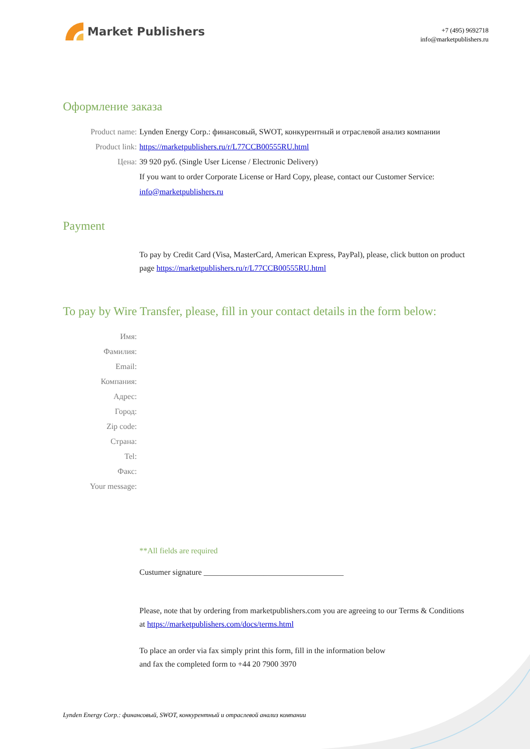Market Publishers
+7 (495) 9692718
info@marketpublishers.ru
Оформление заказа
Product name: Lynden Energy Corp.: финансовый, SWOT, конкурентный и отраслевой анализ компании
Product link: https://marketpublishers.ru/r/L77CCB00555RU.html
Цена: 39 920 руб. (Single User License / Electronic Delivery)
If you want to order Corporate License or Hard Copy, please, contact our Customer Service:
info@marketpublishers.ru
Payment
To pay by Credit Card (Visa, MasterCard, American Express, PayPal), please, click button on product page https://marketpublishers.ru/r/L77CCB00555RU.html
To pay by Wire Transfer, please, fill in your contact details in the form below:
Имя:
Фамилия:
Email:
Компания:
Адрес:
Город:
Zip code:
Страна:
Tel:
Факс:
Your message:
**All fields are required
Custumer signature ___________________________________
Please, note that by ordering from marketpublishers.com you are agreeing to our Terms & Conditions at https://marketpublishers.com/docs/terms.html
To place an order via fax simply print this form, fill in the information below
and fax the completed form to +44 20 7900 3970
Lynden Energy Corp.: финансовый, SWOT, конкурентный и отраслевой анализ компании